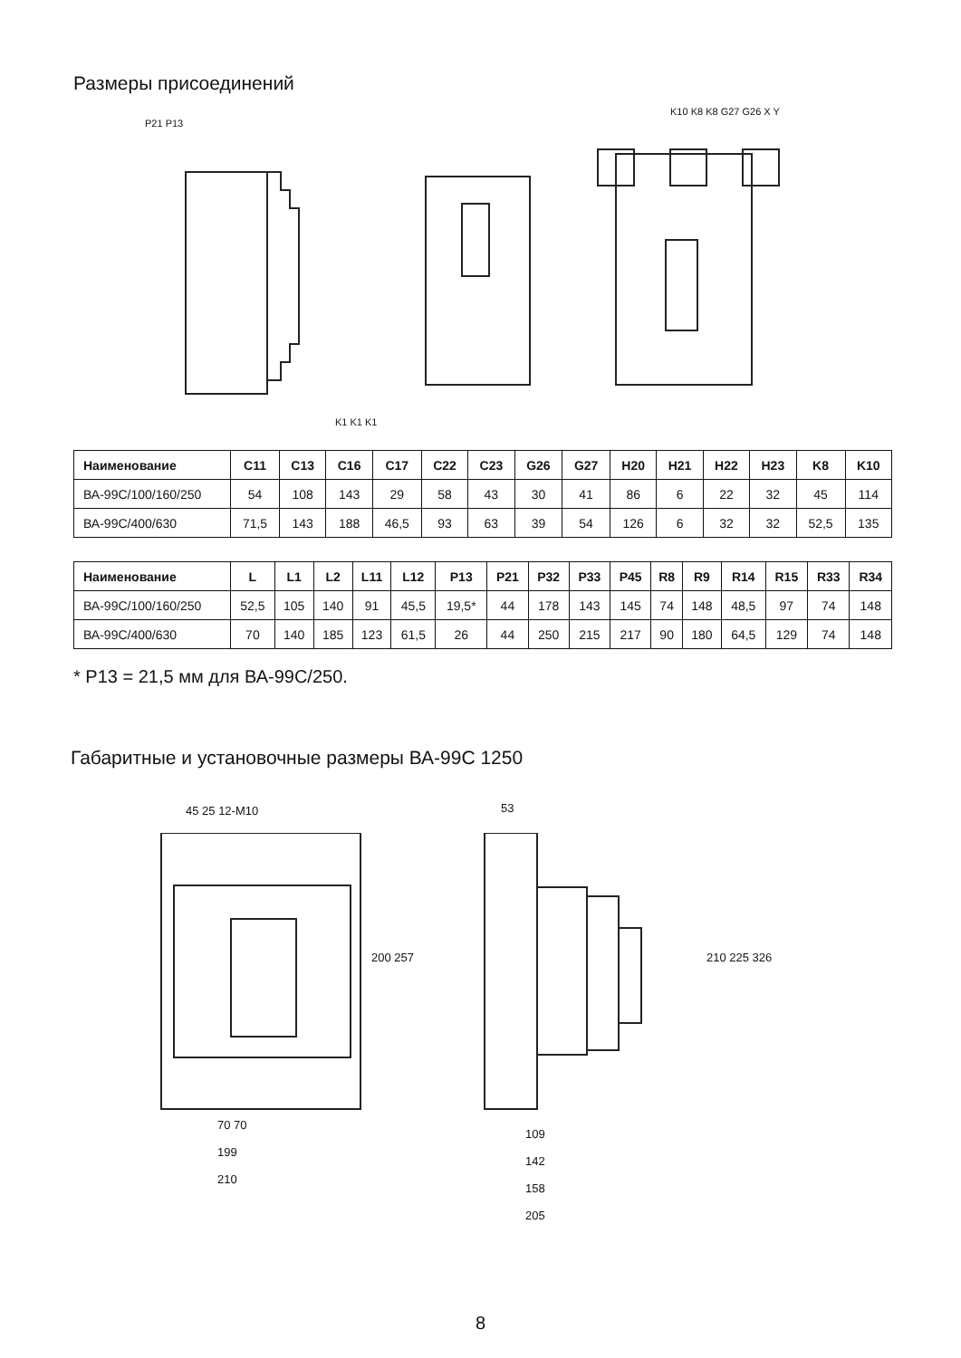Размеры присоединений
P21 P13
K1 K1 K1
K10 K8 K8 G27 G26 X Y
| Наименование | C11 | C13 | C16 | C17 | C22 | C23 | G26 | G27 | H20 | H21 | H22 | H23 | K8 | K10 |
| --- | --- | --- | --- | --- | --- | --- | --- | --- | --- | --- | --- | --- | --- | --- |
| ВА-99С/100/160/250 | 54 | 108 | 143 | 29 | 58 | 43 | 30 | 41 | 86 | 6 | 22 | 32 | 45 | 114 |
| ВА-99С/400/630 | 71,5 | 143 | 188 | 46,5 | 93 | 63 | 39 | 54 | 126 | 6 | 32 | 32 | 52,5 | 135 |
| Наименование | L | L1 | L2 | L11 | L12 | P13 | P21 | P32 | P33 | P45 | R8 | R9 | R14 | R15 | R33 | R34 |
| --- | --- | --- | --- | --- | --- | --- | --- | --- | --- | --- | --- | --- | --- | --- | --- | --- |
| ВА-99С/100/160/250 | 52,5 | 105 | 140 | 91 | 45,5 | 19,5* | 44 | 178 | 143 | 145 | 74 | 148 | 48,5 | 97 | 74 | 148 |
| ВА-99С/400/630 | 70 | 140 | 185 | 123 | 61,5 | 26 | 44 | 250 | 215 | 217 | 90 | 180 | 64,5 | 129 | 74 | 148 |
* P13 = 21,5 мм для ВА-99С/250.
Габаритные и установочные размеры ВА-99С 1250
45 25 12-M10 53
200 257 210 225 326
70 70
199
210
109
142
158
205
8